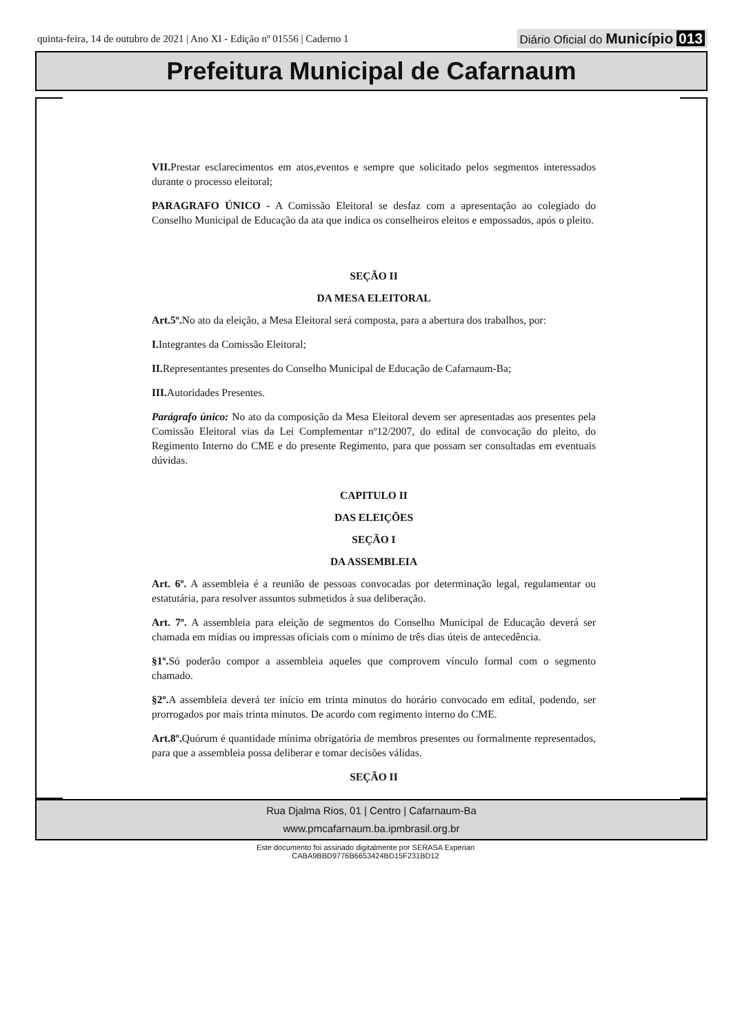quinta-feira, 14 de outubro de 2021 | Ano XI - Edição nº 01556 | Caderno 1
Diário Oficial do Município 013
Prefeitura Municipal de Cafarnaum
VII. Prestar esclarecimentos em atos,eventos e sempre que solicitado pelos segmentos interessados durante o processo eleitoral;
PARAGRAFO ÚNICO - A Comissão Eleitoral se desfaz com a apresentação ao colegiado do Conselho Municipal de Educação da ata que indica os conselheiros eleitos e empossados, após o pleito.
SEÇÃO II
DA MESA ELEITORAL
Art.5º. No ato da eleição, a Mesa Eleitoral será composta, para a abertura dos trabalhos, por:
I. Integrantes da Comissão Eleitoral;
II. Representantes presentes do Conselho Municipal de Educação de Cafarnaum-Ba;
III. Autoridades Presentes.
Parágrafo único: No ato da composição da Mesa Eleitoral devem ser apresentadas aos presentes pela Comissão Eleitoral vias da Lei Complementar nº12/2007, do edital de convocação do pleito, do Regimento Interno do CME e do presente Regimento, para que possam ser consultadas em eventuais dúvidas.
CAPITULO II
DAS ELEIÇÕES
SEÇÃO I
DA ASSEMBLEIA
Art. 6º. A assembleia é a reunião de pessoas convocadas por determinação legal, regulamentar ou estatutária, para resolver assuntos submetidos à sua deliberação.
Art. 7º. A assembleia para eleição de segmentos do Conselho Municipal de Educação deverá ser chamada em mídias ou impressas oficiais com o mínimo de três dias úteis de antecedência.
§1º. Só poderão compor a assembleia aqueles que comprovem vínculo formal com o segmento chamado.
§2º. A assembleia deverá ter início em trinta minutos do horário convocado em edital, podendo, ser prorrogados por mais trinta minutos. De acordo com regimento interno do CME.
Art.8º. Quórum é quantidade mínima obrigatória de membros presentes ou formalmente representados, para que a assembleia possa deliberar e tomar decisões válidas.
SEÇÃO II
Rua Djalma Rios, 01 | Centro | Cafarnaum-Ba
www.pmcafarnaum.ba.ipmbrasil.org.br
Este documento foi assinado digitalmente por SERASA Experian
CABA9BBD9776B6653424BD15F231BD12